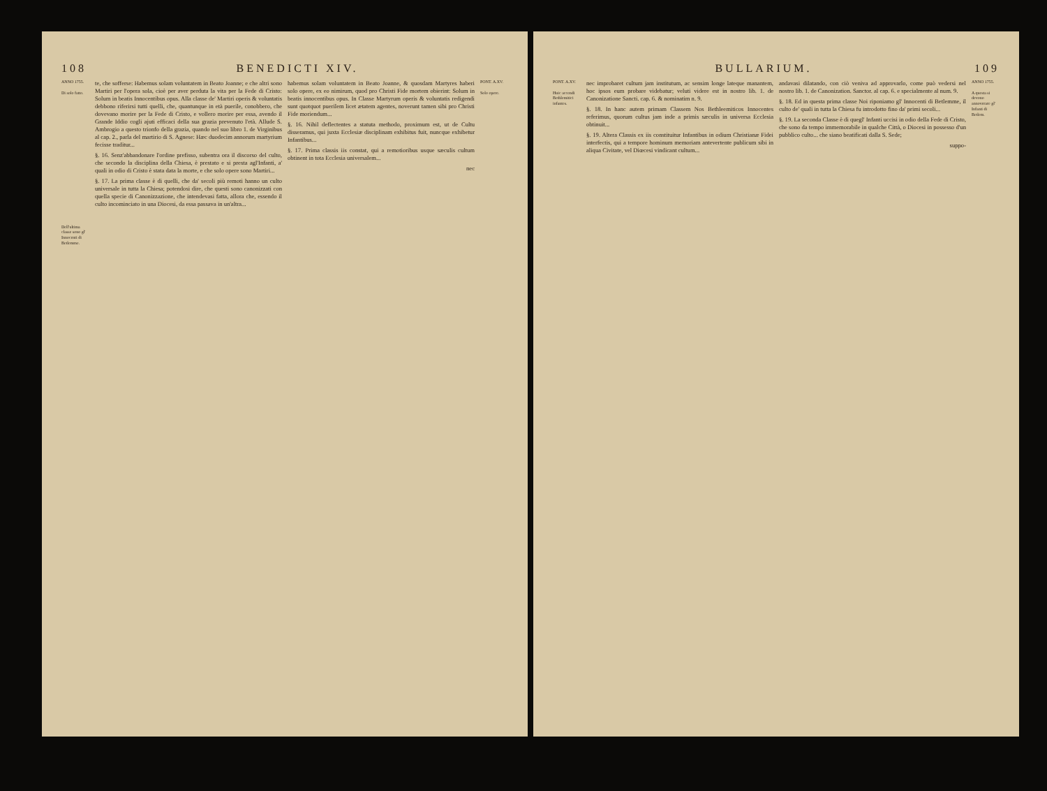108 BENEDICTI XIV.
ANNO 1755.
Di solo fatto.
Dell'ultima classe sono gl' Innocenti di Betlemme.
te, che sofferse: Habemus solam voluntatem in Beato Joanne; e che altri sono Martiri per l'opera sola, cioè per aver perduta la vita per la Fede di Cristo: Solum in beatis Innocentibus opus. Alla classe de' Martiri operis & voluntatis debbono riferirsi tutti quelli, che, quantunque in età puerile, conobbero, che dovevano morire per la Fede di Cristo, e vollero morire per essa, avendo il Grande Iddio cogli ajuti efficaci della sua grazia prevenuto l'età. Allude S. Ambrogio a questo trionfo della grazia, quando nel suo libro 1. de Virginibus al cap. 2., parla del martirio di S. Agnese: Hæc duodecim annorum martyrium fecisse traditur...
§. 16. Senz'abbandonare l'ordine prefisso, subentra ora il discorso del culto, che secondo la disciplina della Chiesa, è prestato e si presta agl'Infanti, a' quali in odio di Cristo è stata data la morte, e che solo opere sono Martiri...
§. 17. La prima classe è di quelli, che da' secoli più remoti hanno un culto universale in tutta la Chiesa; potendosi dire, che questi sono canonizzati con quella specie di Canonizzazione, che intendevasi fatta, allora che, essendo il culto incominciato in una Diocesi, da essa passava in un'altra...
habemus solam voluntatem in Beato Joanne, & quosdam Martyres haberi solo opere, ex eo nimirum, quod pro Christi Fide mortem obierint: Solum in beatis innocentibus opus. In Classe Martyrum operis & voluntatis redigendi sunt quotquot puerilem licet ætatem agentes, noverunt tamen sibi pro Christi Fide moriendum...
§. 16. Nihil deflectentes a statuta methodo, proximum est, ut de Cultu disseramus, qui juxta Ecclesiæ disciplinam exhibitus fuit, nuncque exhibetur Infantibus...
§. 17. Prima classis iis constat, qui a remotioribus usque sæculis cultum obtinent in tota Ecclesia universalem...
nec
PONT. A.XV.
Solo opere.
BULLARIUM. 109
PONT. A.XV.
Huic accendi Bethlemitici infantes.
nec improbaret cultum jam institutum, ac sensim longe lateque manantem, hoc ipsos eum probare videbatur; veluti videre est in nostro lib. 1. de Canonizatione Sancti. cap. 6. & nominatim n. 9.
§. 18. In hanc autem primam Classem Nos Bethleemiticos Innocentes referimus, quorum cultus jam inde a primis sæculis in universa Ecclesia obtinuit...
§. 19. Altera Classis ex iis constituitur Infantibus in odium Christianæ Fidei interfectis, qui a tempore hominum memoriam antevertente publicum sibi in aliqua Civitate, vel Diœcesi vindicant cultum...
andavasi dilatando, con ciò veniva ad approvarlo, come può vedersi nel nostro lib. 1. de Canonization. Sanctor. al cap. 6. e specialmente al num. 9.
§. 18. Ed in questa prima classe Noi riponiamo gl' Innocenti di Betlemme, il culto de' quali in tutta la Chiesa fu introdotto fino da' primi secoli...
§. 19. La seconda Classe è di quegl' Infanti uccisi in odio della Fede di Cristo, che sono da tempo immemorabile in qualche Città, o Diocesi in possesso d'un pubblico culto... che siano beatificati dalla S. Sede;
suppo-
ANNO 1755.
A questa si devono annoverare gl' Infanti di Betlem.